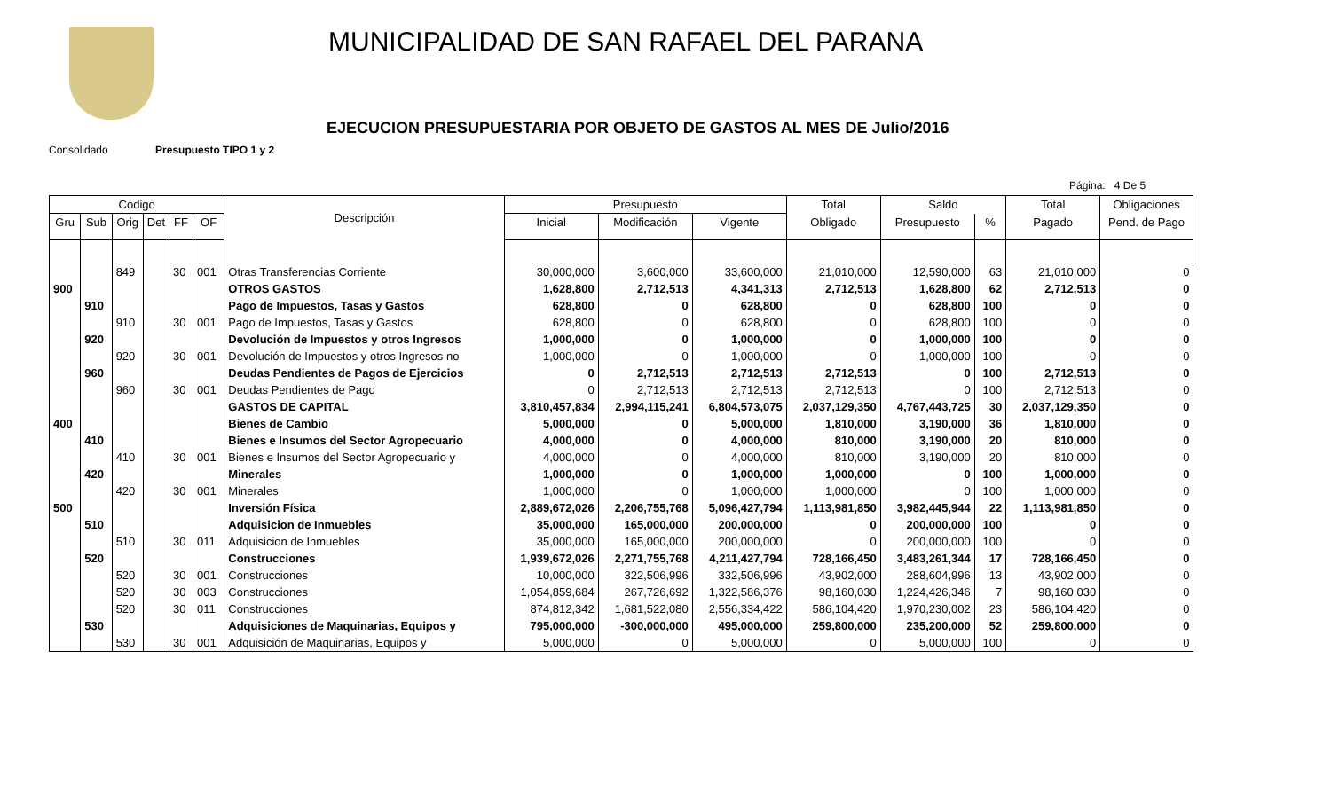MUNICIPALIDAD DE SAN RAFAEL DEL PARANA
EJECUCION PRESUPUESTARIA POR OBJETO DE GASTOS AL MES DE Julio/2016
Consolidado Presupuesto TIPO 1 y 2
Página: 4 De 5
| Codigo | | | | | | Descripción | Presupuesto | | | Total | Saldo | | Total | Obligaciones |
| --- | --- | --- | --- | --- | --- | --- | --- | --- | --- | --- | --- | --- | --- | --- |
| Gru | Sub | Orig | Det | FF | OF | | Inicial | Modificación | Vigente | Obligado | Presupuesto | % | Pagado | Pend. de Pago |
| | | 849 | | 30 | 001 | Otras Transferencias Corriente | 30,000,000 | 3,600,000 | 33,600,000 | 21,010,000 | 12,590,000 | 63 | 21,010,000 | 0 |
| 900 | | | | | | OTROS GASTOS | 1,628,800 | 2,712,513 | 4,341,313 | 2,712,513 | 1,628,800 | 62 | 2,712,513 | 0 |
| | 910 | | | | | Pago de Impuestos, Tasas y Gastos | 628,800 | 0 | 628,800 | 0 | 628,800 | 100 | 0 | 0 |
| | | 910 | | 30 | 001 | Pago de Impuestos, Tasas y Gastos | 628,800 | 0 | 628,800 | 0 | 628,800 | 100 | 0 | 0 |
| | 920 | | | | | Devolución de Impuestos y otros Ingresos | 1,000,000 | 0 | 1,000,000 | 0 | 1,000,000 | 100 | 0 | 0 |
| | | 920 | | 30 | 001 | Devolución de Impuestos y otros Ingresos no | 1,000,000 | 0 | 1,000,000 | 0 | 1,000,000 | 100 | 0 | 0 |
| | 960 | | | | | Deudas Pendientes de Pagos de Ejercicios | 0 | 2,712,513 | 2,712,513 | 2,712,513 | 0 | 100 | 2,712,513 | 0 |
| | | 960 | | 30 | 001 | Deudas Pendientes de Pago | 0 | 2,712,513 | 2,712,513 | 2,712,513 | 0 | 100 | 2,712,513 | 0 |
| | | | | | | GASTOS DE CAPITAL | 3,810,457,834 | 2,994,115,241 | 6,804,573,075 | 2,037,129,350 | 4,767,443,725 | 30 | 2,037,129,350 | 0 |
| 400 | | | | | | Bienes de Cambio | 5,000,000 | 0 | 5,000,000 | 1,810,000 | 3,190,000 | 36 | 1,810,000 | 0 |
| | 410 | | | | | Bienes e Insumos del Sector Agropecuario | 4,000,000 | 0 | 4,000,000 | 810,000 | 3,190,000 | 20 | 810,000 | 0 |
| | | 410 | | 30 | 001 | Bienes e Insumos del Sector Agropecuario y | 4,000,000 | 0 | 4,000,000 | 810,000 | 3,190,000 | 20 | 810,000 | 0 |
| | 420 | | | | | Minerales | 1,000,000 | 0 | 1,000,000 | 1,000,000 | 0 | 100 | 1,000,000 | 0 |
| | | 420 | | 30 | 001 | Minerales | 1,000,000 | 0 | 1,000,000 | 1,000,000 | 0 | 100 | 1,000,000 | 0 |
| 500 | | | | | | Inversión Física | 2,889,672,026 | 2,206,755,768 | 5,096,427,794 | 1,113,981,850 | 3,982,445,944 | 22 | 1,113,981,850 | 0 |
| | 510 | | | | | Adquisicion de Inmuebles | 35,000,000 | 165,000,000 | 200,000,000 | 0 | 200,000,000 | 100 | 0 | 0 |
| | | 510 | | 30 | 011 | Adquisicion de Inmuebles | 35,000,000 | 165,000,000 | 200,000,000 | 0 | 200,000,000 | 100 | 0 | 0 |
| | 520 | | | | | Construcciones | 1,939,672,026 | 2,271,755,768 | 4,211,427,794 | 728,166,450 | 3,483,261,344 | 17 | 728,166,450 | 0 |
| | | 520 | | 30 | 001 | Construcciones | 10,000,000 | 322,506,996 | 332,506,996 | 43,902,000 | 288,604,996 | 13 | 43,902,000 | 0 |
| | | 520 | | 30 | 003 | Construcciones | 1,054,859,684 | 267,726,692 | 1,322,586,376 | 98,160,030 | 1,224,426,346 | 7 | 98,160,030 | 0 |
| | | 520 | | 30 | 011 | Construcciones | 874,812,342 | 1,681,522,080 | 2,556,334,422 | 586,104,420 | 1,970,230,002 | 23 | 586,104,420 | 0 |
| | 530 | | | | | Adquisiciones de Maquinarias, Equipos y | 795,000,000 | -300,000,000 | 495,000,000 | 259,800,000 | 235,200,000 | 52 | 259,800,000 | 0 |
| | | 530 | | 30 | 001 | Adquisición de Maquinarias, Equipos y | 5,000,000 | 0 | 5,000,000 | 0 | 5,000,000 | 100 | 0 | 0 |